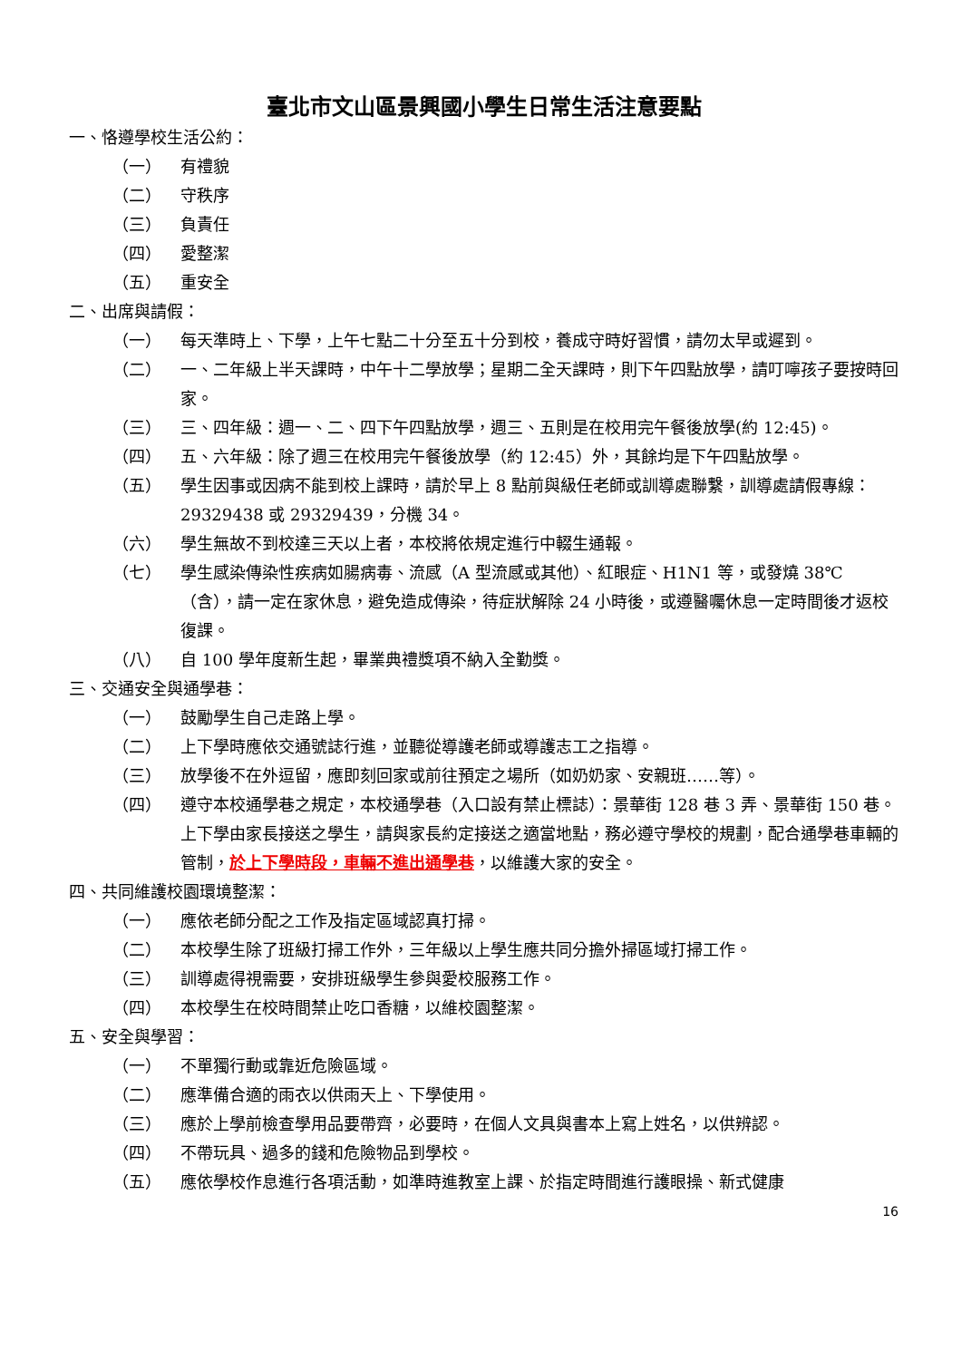臺北市文山區景興國小學生日常生活注意要點
一、恪遵學校生活公約：
（一） 有禮貌
（二） 守秩序
（三） 負責任
（四） 愛整潔
（五） 重安全
二、出席與請假：
（一） 每天準時上、下學，上午七點二十分至五十分到校，養成守時好習慣，請勿太早或遲到。
（二） 一、二年級上半天課時，中午十二學放學；星期二全天課時，則下午四點放學，請叮嚀孩子要按時回家。
（三） 三、四年級：週一、二、四下午四點放學，週三、五則是在校用完午餐後放學(約 12:45)。
（四） 五、六年級：除了週三在校用完午餐後放學（約 12:45）外，其餘均是下午四點放學。
（五） 學生因事或因病不能到校上課時，請於早上 8 點前與級任老師或訓導處聯繫，訓導處請假專線：29329438 或 29329439，分機 34。
（六） 學生無故不到校達三天以上者，本校將依規定進行中輟生通報。
（七） 學生感染傳染性疾病如腸病毒、流感（A 型流感或其他）、紅眼症、H1N1 等，或發燒 38℃（含），請一定在家休息，避免造成傳染，待症狀解除 24 小時後，或遵醫囑休息一定時間後才返校復課。
（八） 自 100 學年度新生起，畢業典禮獎項不納入全勤獎。
三、交通安全與通學巷：
（一） 鼓勵學生自己走路上學。
（二） 上下學時應依交通號誌行進，並聽從導護老師或導護志工之指導。
（三） 放學後不在外逗留，應即刻回家或前往預定之場所（如奶奶家、安親班……等）。
（四） 遵守本校通學巷之規定，本校通學巷（入口設有禁止標誌）：景華街 128 巷 3 弄、景華街 150 巷。上下學由家長接送之學生，請與家長約定接送之適當地點，務必遵守學校的規劃，配合通學巷車輛的管制，於上下學時段，車輛不進出通學巷，以維護大家的安全。
四、共同維護校園環境整潔：
（一） 應依老師分配之工作及指定區域認真打掃。
（二） 本校學生除了班級打掃工作外，三年級以上學生應共同分擔外掃區域打掃工作。
（三） 訓導處得視需要，安排班級學生參與愛校服務工作。
（四） 本校學生在校時間禁止吃口香糖，以維校園整潔。
五、安全與學習：
（一） 不單獨行動或靠近危險區域。
（二） 應準備合適的雨衣以供雨天上、下學使用。
（三） 應於上學前檢查學用品要帶齊，必要時，在個人文具與書本上寫上姓名，以供辨認。
（四） 不帶玩具、過多的錢和危險物品到學校。
（五） 應依學校作息進行各項活動，如準時進教室上課、於指定時間進行護眼操、新式健康
16